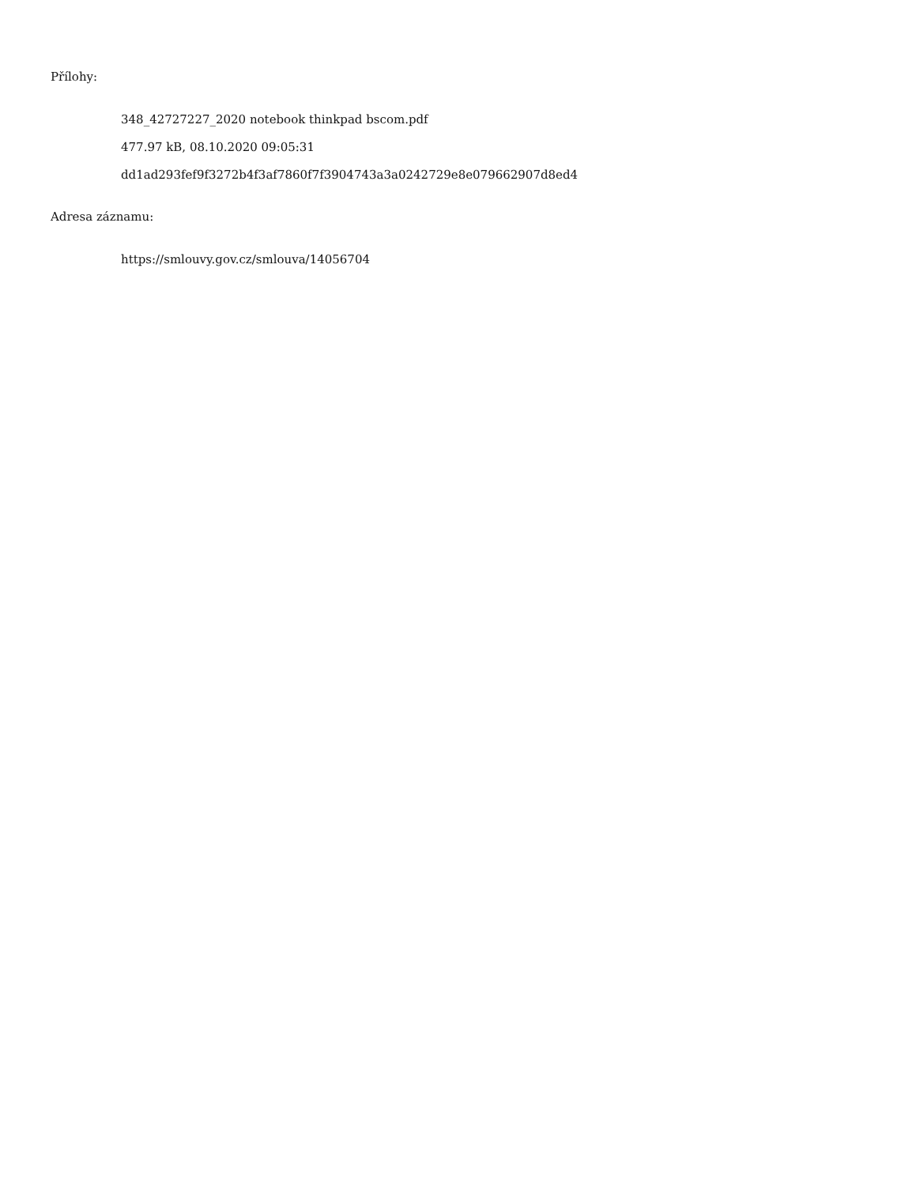Přílohy:
348_42727227_2020 notebook thinkpad bscom.pdf
477.97 kB, 08.10.2020 09:05:31
dd1ad293fef9f3272b4f3af7860f7f3904743a3a0242729e8e079662907d8ed4
Adresa záznamu:
https://smlouvy.gov.cz/smlouva/14056704